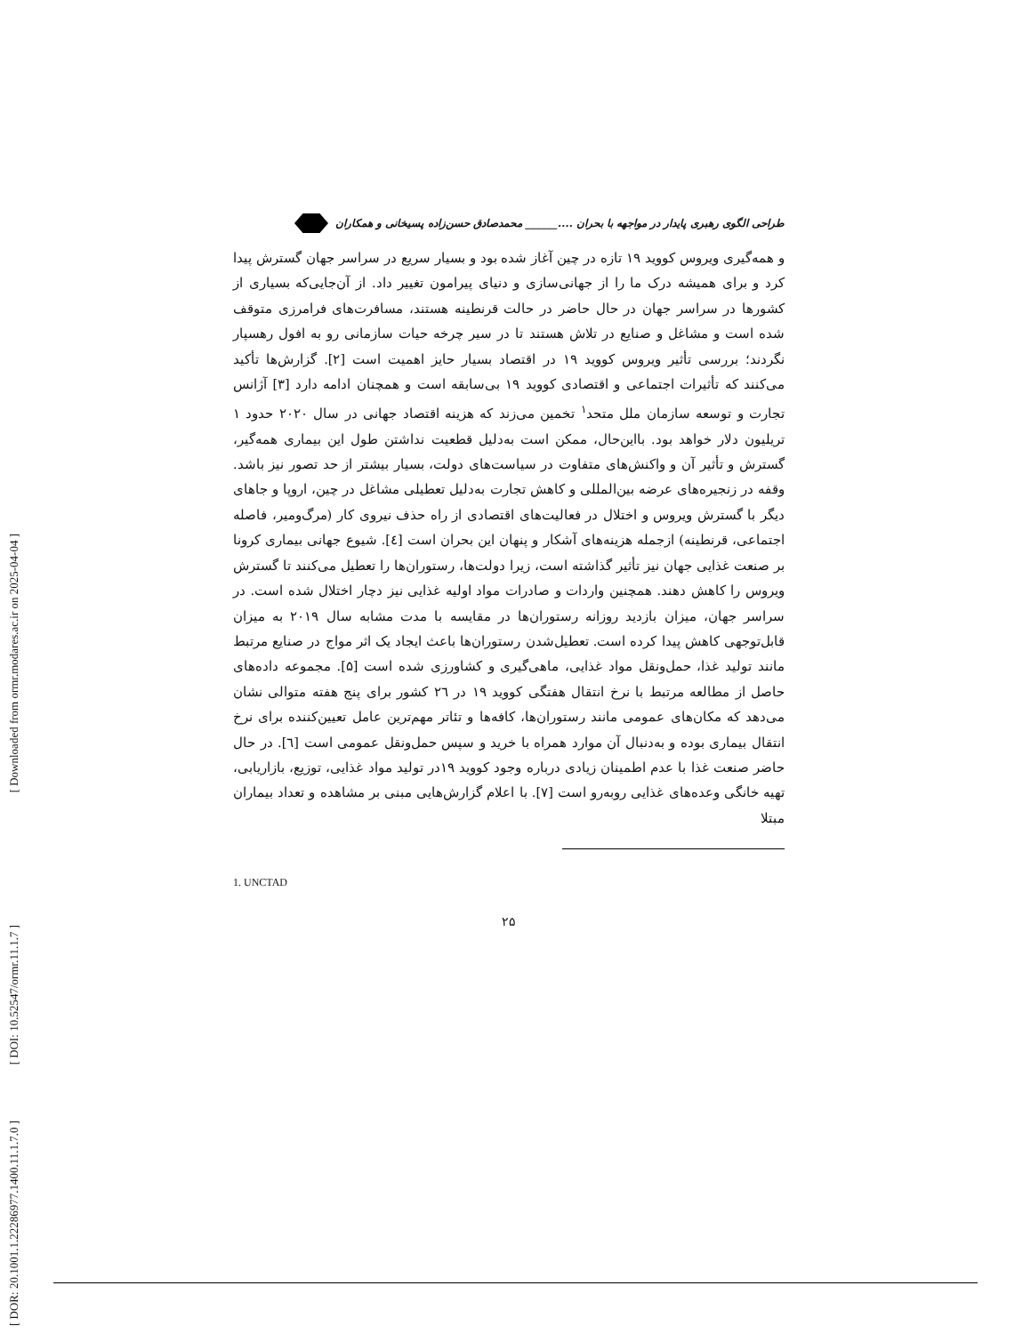[ Downloaded from ormr.modares.ac.ir on 2025-04-04 ]
[ DOI: 10.52547/ormr.11.1.7 ]
[ DOR: 20.1001.1.22286977.1400.11.1.7.0 ]
طراحی الگوی رهبری پایدار در مواجهه با بحران ....______ محمدصادق حسن‌زاده پسیخانی و همکاران
و همه‌گیری ویروس کووید ۱۹ تازه در چین آغاز شده بود و بسیار سریع در سراسر جهان گسترش پیدا کرد و برای همیشه درک ما را از جهانی‌سازی و دنیای پیرامون تغییر داد. از آن‌جایی‌که بسیاری از کشورها در سراسر جهان در حال حاضر در حالت قرنطینه هستند، مسافرت‌های فرامرزی متوقف شده است و مشاغل و صنایع در تلاش هستند تا در سیر چرخه حیات سازمانی رو به افول رهسپار نگردند؛ بررسی تأثیر ویروس کووید ۱۹ در اقتصاد بسیار حایز اهمیت است [۲]. گزارش‌ها تأکید می‌کنند که تأثیرات اجتماعی و اقتصادی کووید ۱۹ بی‌سابقه است و همچنان ادامه دارد [۳] آژانس تجارت و توسعه سازمان ملل متحد<sup>۱</sup> تخمین می‌زند که هزینه اقتصاد جهانی در سال ۲۰۲۰ حدود ۱ تریلیون دلار خواهد بود. بااین‌حال، ممکن است به‌دلیل قطعیت نداشتن طول این بیماری همه‌گیر، گسترش و تأثیر آن و واکنش‌های متفاوت در سیاست‌های دولت، بسیار بیشتر از حد تصور نیز باشد. وقفه در زنجیره‌های عرضه بین‌المللی و کاهش تجارت به‌دلیل تعطیلی مشاغل در چین، اروپا و جاهای دیگر با گسترش ویروس و اختلال در فعالیت‌های اقتصادی از راه حذف نیروی کار (مرگ‌ومیر، فاصله اجتماعی، قرنطینه) ازجمله هزینه‌های آشکار و پنهان این بحران است [٤]. شیوع جهانی بیماری کرونا بر صنعت غذایی جهان نیز تأثیر گذاشته است، زیرا دولت‌ها، رستوران‌ها را تعطیل می‌کنند تا گسترش ویروس را کاهش دهند. همچنین واردات و صادرات مواد اولیه غذایی نیز دچار اختلال شده است. در سراسر جهان، میزان بازدید روزانه رستوران‌ها در مقایسه با مدت مشابه سال ۲۰۱۹ به میزان قابل‌توجهی کاهش پیدا کرده است. تعطیل‌شدن رستوران‌ها باعث ایجاد یک اثر مواج در صنایع مرتبط مانند تولید غذا، حمل‌ونقل مواد غذایی، ماهی‌گیری و کشاورزی شده است [۵]. مجموعه داده‌های حاصل از مطالعه مرتبط با نرخ انتقال هفتگی کووید ۱۹ در ۲٦ کشور برای پنج هفته متوالی نشان می‌دهد که مکان‌های عمومی مانند رستوران‌ها، کافه‌ها و تئاتر مهم‌ترین عامل تعیین‌کننده برای نرخ انتقال بیماری بوده و به‌دنبال آن موارد همراه با خرید و سپس حمل‌ونقل عمومی است [٦]. در حال حاضر صنعت غذا با عدم اطمینان زیادی درباره وجود کووید ۱۹در تولید مواد غذایی، توزیع، بازاریابی، تهیه خانگی وعده‌های غذایی روبه‌رو است [۷]. با اعلام گزارش‌هایی مبنی بر مشاهده و تعداد بیماران مبتلا
1. UNCTAD
۲۵